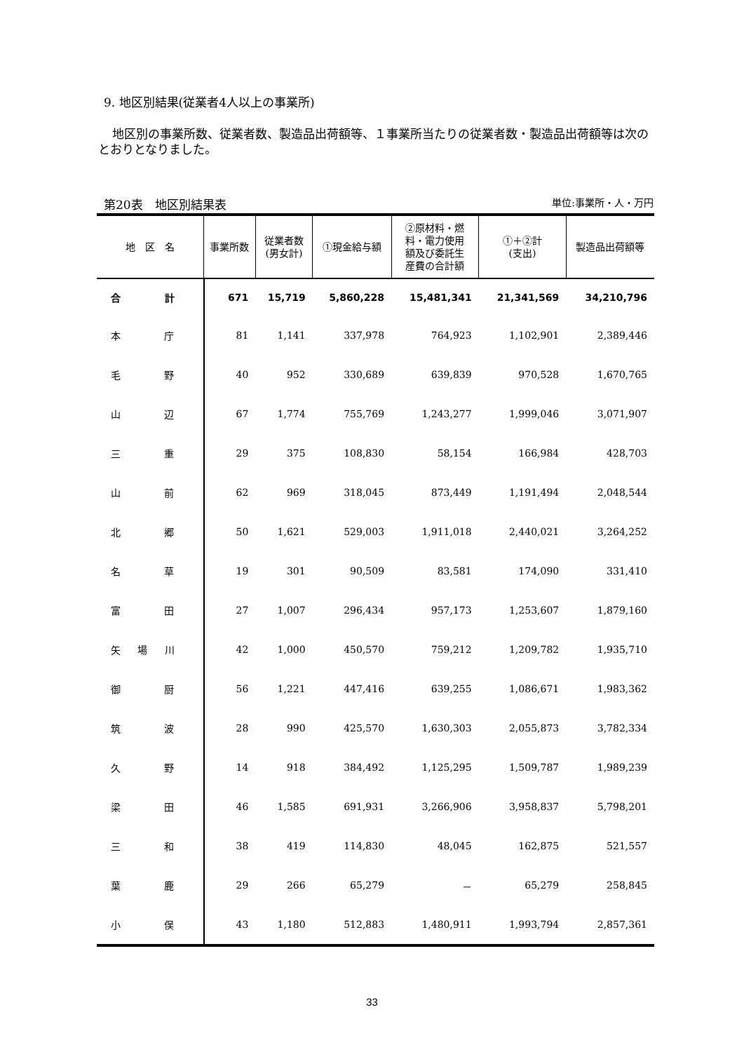9. 地区別結果(従業者4人以上の事業所)
地区別の事業所数、従業者数、製造品出荷額等、１事業所当たりの従業者数・製造品出荷額等は次のとおりとなりました。
第20表　地区別結果表 単位:事業所・人・万円
| 地 区 名 | 事業所数 | 従業者数 (男女計) | ①現金給与額 | ②原材料・燃 料・電力使用 額及び委託生 産費の合計額 | ①＋②計 (支出) | 製造品出荷額等 |
| --- | --- | --- | --- | --- | --- | --- |
| 合 計 | 671 | 15,719 | 5,860,228 | 15,481,341 | 21,341,569 | 34,210,796 |
| 本 庁 | 81 | 1,141 | 337,978 | 764,923 | 1,102,901 | 2,389,446 |
| 毛 野 | 40 | 952 | 330,689 | 639,839 | 970,528 | 1,670,765 |
| 山 辺 | 67 | 1,774 | 755,769 | 1,243,277 | 1,999,046 | 3,071,907 |
| 三 重 | 29 | 375 | 108,830 | 58,154 | 166,984 | 428,703 |
| 山 前 | 62 | 969 | 318,045 | 873,449 | 1,191,494 | 2,048,544 |
| 北 郷 | 50 | 1,621 | 529,003 | 1,911,018 | 2,440,021 | 3,264,252 |
| 名 草 | 19 | 301 | 90,509 | 83,581 | 174,090 | 331,410 |
| 富 田 | 27 | 1,007 | 296,434 | 957,173 | 1,253,607 | 1,879,160 |
| 矢 場 川 | 42 | 1,000 | 450,570 | 759,212 | 1,209,782 | 1,935,710 |
| 御 厨 | 56 | 1,221 | 447,416 | 639,255 | 1,086,671 | 1,983,362 |
| 筑 波 | 28 | 990 | 425,570 | 1,630,303 | 2,055,873 | 3,782,334 |
| 久 野 | 14 | 918 | 384,492 | 1,125,295 | 1,509,787 | 1,989,239 |
| 梁 田 | 46 | 1,585 | 691,931 | 3,266,906 | 3,958,837 | 5,798,201 |
| 三 和 | 38 | 419 | 114,830 | 48,045 | 162,875 | 521,557 |
| 葉 鹿 | 29 | 266 | 65,279 | － | 65,279 | 258,845 |
| 小 俣 | 43 | 1,180 | 512,883 | 1,480,911 | 1,993,794 | 2,857,361 |
33